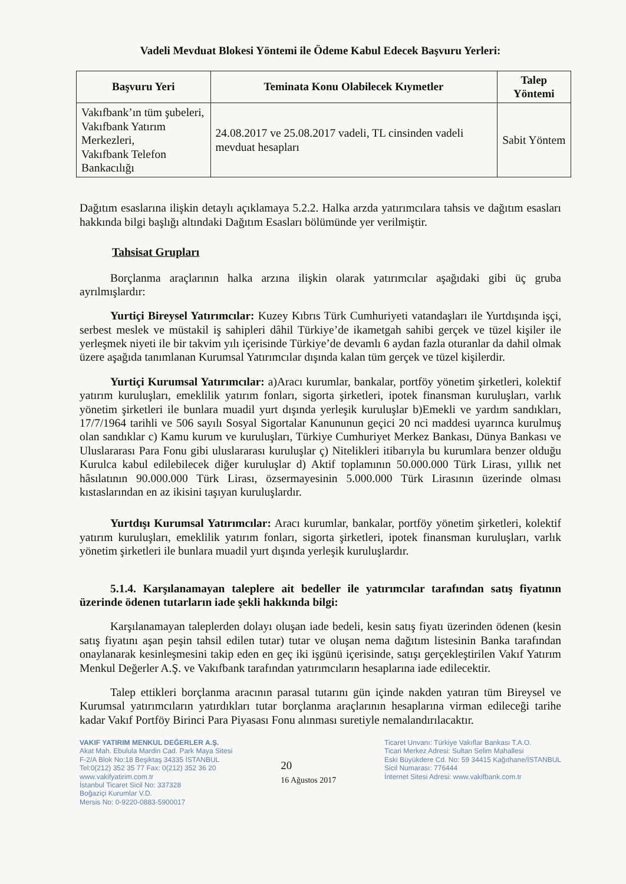Vadeli Mevduat Blokesi Yöntemi ile Ödeme Kabul Edecek Başvuru Yerleri:
| Başvuru Yeri | Teminata Konu Olabilecek Kıymetler | Talep Yöntemi |
| --- | --- | --- |
| Vakıfbank’ın tüm şubeleri, Vakıfbank Yatırım Merkezleri, Vakıfbank Telefon Bankacılığı | 24.08.2017 ve 25.08.2017 vadeli, TL cinsinden vadeli mevduat hesapları | Sabit Yöntem |
Dağıtım esaslarına ilişkin detaylı açıklamaya 5.2.2. Halka arzda yatırımcılara tahsis ve dağıtım esasları hakkında bilgi başlığı altındaki Dağıtım Esasları bölümünde yer verilmiştir.
Tahsisat Grupları
Borçlanma araçlarının halka arzına ilişkin olarak yatırımcılar aşağıdaki gibi üç gruba ayrılmışlardır:
Yurtiçi Bireysel Yatırımcılar: Kuzey Kıbrıs Türk Cumhuriyeti vatandaşları ile Yurtdışında işçi, serbest meslek ve müstakil iş sahipleri dâhil Türkiye’de ikametgah sahibi gerçek ve tüzel kişiler ile yerleşmek niyeti ile bir takvim yılı içerisinde Türkiye’de devamlı 6 aydan fazla oturanlar da dahil olmak üzere aşağıda tanımlanan Kurumsal Yatırımcılar dışında kalan tüm gerçek ve tüzel kişilerdir.
Yurtiçi Kurumsal Yatırımcılar: a)Aracı kurumlar, bankalar, portföy yönetim şirketleri, kolektif yatırım kuruluşları, emeklilik yatırım fonları, sigorta şirketleri, ipotek finansman kuruluşları, varlık yönetim şirketleri ile bunlara muadil yurt dışında yerleşik kuruluşlar b)Emekli ve yardım sandıkları, 17/7/1964 tarihli ve 506 sayılı Sosyal Sigortalar Kanununun geçici 20 nci maddesi uyarınca kurulmuş olan sandıklar c) Kamu kurum ve kuruluşları, Türkiye Cumhuriyet Merkez Bankası, Dünya Bankası ve Uluslararası Para Fonu gibi uluslararası kuruluşlar ç) Nitelikleri itibarıyla bu kurumlara benzer olduğu Kurulca kabul edilebilecek diğer kuruluşlar d) Aktif toplamının 50.000.000 Türk Lirası, yıllık net hâsılatının 90.000.000 Türk Lirası, özsermayesinin 5.000.000 Türk Lirasının üzerinde olması kıstaslarından en az ikisini taşıyan kuruluşlardır.
Yurtdışı Kurumsal Yatırımcılar: Aracı kurumlar, bankalar, portföy yönetim şirketleri, kolektif yatırım kuruluşları, emeklilik yatırım fonları, sigorta şirketleri, ipotek finansman kuruluşları, varlık yönetim şirketleri ile bunlara muadil yurt dışında yerleşik kuruluşlardır.
5.1.4. Karşılanamayan taleplere ait bedeller ile yatırımcılar tarafından satış fiyatının üzerinde ödenen tutarların iade şekli hakkında bilgi:
Karşılanamayan taleplerden dolayı oluşan iade bedeli, kesin satış fiyatı üzerinden ödenen (kesin satış fiyatını aşan peşin tahsil edilen tutar) tutar ve oluşan nema dağıtım listesinin Banka tarafından onaylanarak kesinleşmesini takip eden en geç iki işgünü içerisinde, satışı gerçekleştirilen Vakıf Yatırım Menkul Değerler A.Ş. ve Vakıfbank tarafından yatırımcıların hesaplarına iade edilecektir.
Talep ettikleri borçlanma aracının parasal tutarını gün içinde nakden yatıran tüm Bireysel ve Kurumsal yatırımcıların yatırdıkları tutar borçlanma araçlarının hesaplarına virman edileceği tarihe kadar Vakıf Portföy Birinci Para Piyasası Fonu alınması suretiyle nemalandırılacaktır.
VAKIF YATIRIM MENKUL DEĞERLER A.Ş.
Akat Mah. Ebulula Mardin Cad. Park Maya Sitesi
F-2/A Blok No:18 Beşiktaş 34335 İSTANBUL
Tel:0(212) 352 35 77 Fax: 0(212) 352 36 20
www.vakifyatirim.com.tr
İstanbul Ticaret Sicil No: 337328
Boğaziçi Kurumlar V.D.
Mersis No: 0-9220-0883-5900017
20
16 Ağustos 2017
Ticaret Unvanı: Türkiye Vakıflar Bankası T.A.O.
Ticari Merkez Adresi: Sultan Selim Mahallesi
Eski Büyükdere Cd. No: 59 34415 Kağıthane/İSTANBUL
Sicil Numarası: 776444
İnternet Sitesi Adresi: www.vakifbank.com.tr